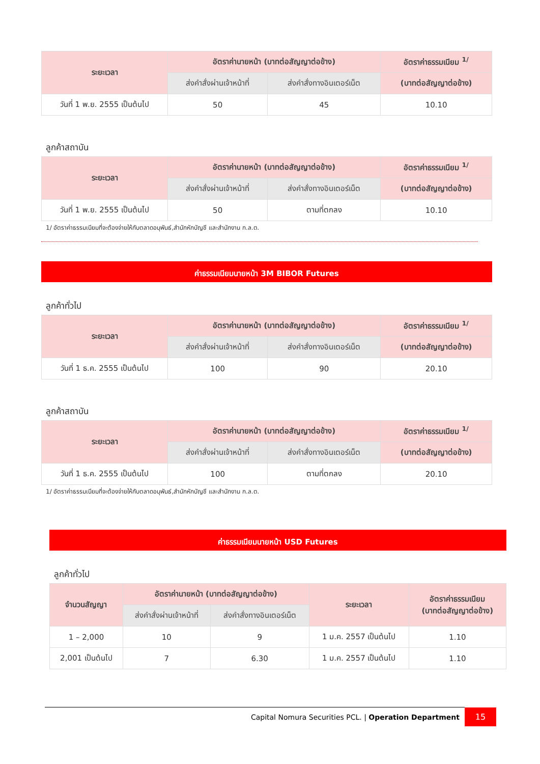| ระยะเวลา | อัตราค่านายหน้า (บาทต่อสัญญาต่อข้าง) | | อัตราค่าธรรมเนียม <sup>1/</sup> |
| --- | --- | --- | --- |
| | ส่งคำสั่งผ่านเจ้าหน้าที่ | ส่งคำสั่งทางอินเตอร์เน็ต | (บาทต่อสัญญาต่อข้าง) |
| วันที่ 1 พ.ย. 2555 เป็นต้นไป | 50 | 45 | 10.10 |
ลูกค้าสถาบัน
| ระยะเวลา | อัตราค่านายหน้า (บาทต่อสัญญาต่อข้าง) | | อัตราค่าธรรมเนียม <sup>1/</sup> |
| --- | --- | --- | --- |
| | ส่งคำสั่งผ่านเจ้าหน้าที่ | ส่งคำสั่งทางอินเตอร์เน็ต | (บาทต่อสัญญาต่อข้าง) |
| วันที่ 1 พ.ย. 2555 เป็นต้นไป | 50 | ตามที่ตกลง | 10.10 |
1/ อัตราค่าธรรมเนียมที่จะต้องจ่ายให้กับตลาดอนุพันธ์,สำนักหักบัญชี และสำนักงาน ก.ล.ต.
ค่าธรรมเนียมนายหน้า 3M BIBOR Futures
ลูกค้าทั่วไป
| ระยะเวลา | อัตราค่านายหน้า (บาทต่อสัญญาต่อข้าง) | | อัตราค่าธรรมเนียม <sup>1/</sup> |
| --- | --- | --- | --- |
| | ส่งคำสั่งผ่านเจ้าหน้าที่ | ส่งคำสั่งทางอินเตอร์เน็ต | (บาทต่อสัญญาต่อข้าง) |
| วันที่ 1 ธ.ค. 2555 เป็นต้นไป | 100 | 90 | 20.10 |
ลูกค้าสถาบัน
| ระยะเวลา | อัตราค่านายหน้า (บาทต่อสัญญาต่อข้าง) | | อัตราค่าธรรมเนียม <sup>1/</sup> |
| --- | --- | --- | --- |
| | ส่งคำสั่งผ่านเจ้าหน้าที่ | ส่งคำสั่งทางอินเตอร์เน็ต | (บาทต่อสัญญาต่อข้าง) |
| วันที่ 1 ธ.ค. 2555 เป็นต้นไป | 100 | ตามที่ตกลง | 20.10 |
1/ อัตราค่าธรรมเนียมที่จะต้องจ่ายให้กับตลาดอนุพันธ์,สำนักหักบัญชี และสำนักงาน ก.ล.ต.
ค่าธรรมเนียมนายหน้า USD Futures
ลูกค้าทั่วไป
| จำนวนสัญญา | อัตราค่านายหน้า (บาทต่อสัญญาต่อข้าง) | | ระยะเวลา | อัตราค่าธรรมเนียม (บาทต่อสัญญาต่อข้าง) |
| --- | --- | --- | --- | --- |
| | ส่งคำสั่งผ่านเจ้าหน้าที่ | ส่งคำสั่งทางอินเตอร์เน็ต | | |
| 1 – 2,000 | 10 | 9 | 1 ม.ค. 2557 เป็นต้นไป | 1.10 |
| 2,001 เป็นต้นไป | 7 | 6.30 | 1 ม.ค. 2557 เป็นต้นไป | 1.10 |
Capital Nomura Securities PCL. | Operation Department 15